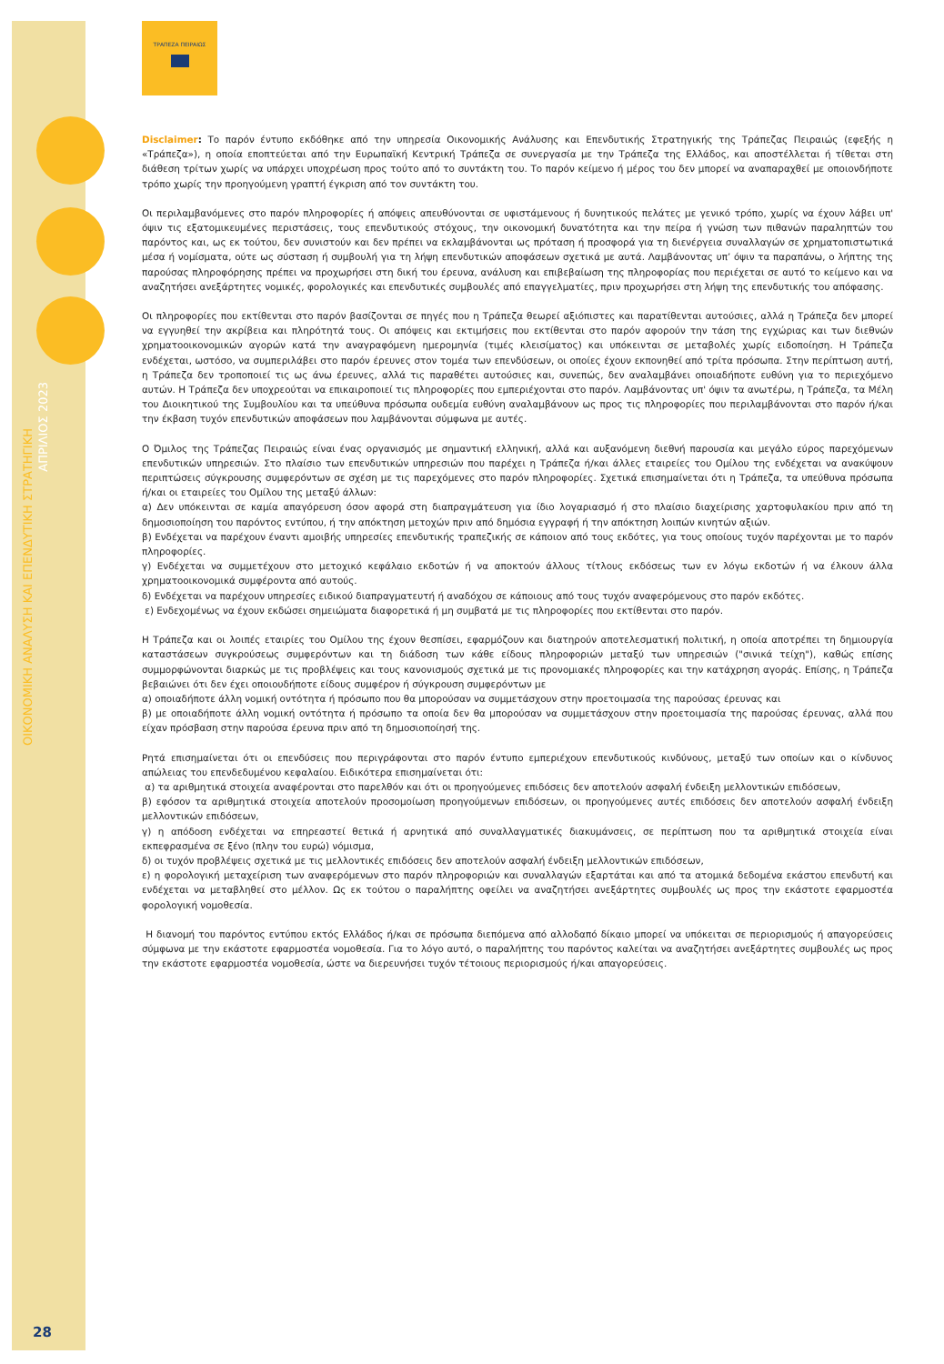ΟΙΚΟΝΟΜΙΚΗ ΑΝΑΛΥΣΗ ΚΑΙ ΕΠΕΝΔΥΤΙΚΗ ΣΤΡΑΤΗΓΙΚΗ
ΑΠΡΙΛΙΟΣ 2023
ΤΡΑΠΕΖΑ ΠΕΙΡΑΙΩΣ
Disclaimer: Το παρόν έντυπο εκδόθηκε από την υπηρεσία Οικονομικής Ανάλυσης και Επενδυτικής Στρατηγικής της Τράπεζας Πειραιώς (εφεξής η «Τράπεζα»), η οποία εποπτεύεται από την Ευρωπαϊκή Κεντρική Τράπεζα σε συνεργασία με την Τράπεζα της Ελλάδος, και αποστέλλεται ή τίθεται στη διάθεση τρίτων χωρίς να υπάρχει υποχρέωση προς τούτο από το συντάκτη του. Το παρόν κείμενο ή μέρος του δεν μπορεί να αναπαραχθεί με οποιονδήποτε τρόπο χωρίς την προηγούμενη γραπτή έγκριση από τον συντάκτη του.
Οι περιλαμβανόμενες στο παρόν πληροφορίες ή απόψεις απευθύνονται σε υφιστάμενους ή δυνητικούς πελάτες με γενικό τρόπο, χωρίς να έχουν λάβει υπ' όψιν τις εξατομικευμένες περιστάσεις, τους επενδυτικούς στόχους, την οικονομική δυνατότητα και την πείρα ή γνώση των πιθανών παραληπτών του παρόντος και, ως εκ τούτου, δεν συνιστούν και δεν πρέπει να εκλαμβάνονται ως πρόταση ή προσφορά για τη διενέργεια συναλλαγών σε χρηματοπιστωτικά μέσα ή νομίσματα, ούτε ως σύσταση ή συμβουλή για τη λήψη επενδυτικών αποφάσεων σχετικά με αυτά. Λαμβάνοντας υπ’ όψιν τα παραπάνω, ο λήπτης της παρούσας πληροφόρησης πρέπει να προχωρήσει στη δική του έρευνα, ανάλυση και επιβεβαίωση της πληροφορίας που περιέχεται σε αυτό το κείμενο και να αναζητήσει ανεξάρτητες νομικές, φορολογικές και επενδυτικές συμβουλές από επαγγελματίες, πριν προχωρήσει στη λήψη της επενδυτικής του απόφασης.
Οι πληροφορίες που εκτίθενται στο παρόν βασίζονται σε πηγές που η Τράπεζα θεωρεί αξιόπιστες και παρατίθενται αυτούσιες, αλλά η Τράπεζα δεν μπορεί να εγγυηθεί την ακρίβεια και πληρότητά τους. Οι απόψεις και εκτιμήσεις που εκτίθενται στο παρόν αφορούν την τάση της εγχώριας και των διεθνών χρηματοοικονομικών αγορών κατά την αναγραφόμενη ημερομηνία (τιμές κλεισίματος) και υπόκεινται σε μεταβολές χωρίς ειδοποίηση. Η Τράπεζα ενδέχεται, ωστόσο, να συμπεριλάβει στο παρόν έρευνες στον τομέα των επενδύσεων, οι οποίες έχουν εκπονηθεί από τρίτα πρόσωπα. Στην περίπτωση αυτή, η Τράπεζα δεν τροποποιεί τις ως άνω έρευνες, αλλά τις παραθέτει αυτούσιες και, συνεπώς, δεν αναλαμβάνει οποιαδήποτε ευθύνη για το περιεχόμενο αυτών. Η Τράπεζα δεν υποχρεούται να επικαιροποιεί τις πληροφορίες που εμπεριέχονται στο παρόν. Λαμβάνοντας υπ' όψιν τα ανωτέρω, η Τράπεζα, τα Μέλη του Διοικητικού της Συμβουλίου και τα υπεύθυνα πρόσωπα ουδεμία ευθύνη αναλαμβάνουν ως προς τις πληροφορίες που περιλαμβάνονται στο παρόν ή/και την έκβαση τυχόν επενδυτικών αποφάσεων που λαμβάνονται σύμφωνα με αυτές.
Ο Όμιλος της Τράπεζας Πειραιώς είναι ένας οργανισμός με σημαντική ελληνική, αλλά και αυξανόμενη διεθνή παρουσία και μεγάλο εύρος παρεχόμενων επενδυτικών υπηρεσιών. Στο πλαίσιο των επενδυτικών υπηρεσιών που παρέχει η Τράπεζα ή/και άλλες εταιρείες του Ομίλου της ενδέχεται να ανακύψουν περιπτώσεις σύγκρουσης συμφερόντων σε σχέση με τις παρεχόμενες στο παρόν πληροφορίες. Σχετικά επισημαίνεται ότι η Τράπεζα, τα υπεύθυνα πρόσωπα ή/και οι εταιρείες του Ομίλου της μεταξύ άλλων:
α) Δεν υπόκεινται σε καμία απαγόρευση όσον αφορά στη διαπραγμάτευση για ίδιο λογαριασμό ή στο πλαίσιο διαχείρισης χαρτοφυλακίου πριν από τη δημοσιοποίηση του παρόντος εντύπου, ή την απόκτηση μετοχών πριν από δημόσια εγγραφή ή την απόκτηση λοιπών κινητών αξιών.
β) Ενδέχεται να παρέχουν έναντι αμοιβής υπηρεσίες επενδυτικής τραπεζικής σε κάποιον από τους εκδότες, για τους οποίους τυχόν παρέχονται με το παρόν πληροφορίες.
γ) Ενδέχεται να συμμετέχουν στο μετοχικό κεφάλαιο εκδοτών ή να αποκτούν άλλους τίτλους εκδόσεως των εν λόγω εκδοτών ή να έλκουν άλλα χρηματοοικονομικά συμφέροντα από αυτούς.
δ) Ενδέχεται να παρέχουν υπηρεσίες ειδικού διαπραγματευτή ή αναδόχου σε κάποιους από τους τυχόν αναφερόμενους στο παρόν εκδότες.
ε) Ενδεχομένως να έχουν εκδώσει σημειώματα διαφορετικά ή μη συμβατά με τις πληροφορίες που εκτίθενται στο παρόν.
Η Τράπεζα και οι λοιπές εταιρίες του Ομίλου της έχουν θεσπίσει, εφαρμόζουν και διατηρούν αποτελεσματική πολιτική, η οποία αποτρέπει τη δημιουργία καταστάσεων συγκρούσεως συμφερόντων και τη διάδοση των κάθε είδους πληροφοριών μεταξύ των υπηρεσιών ("σινικά τείχη"), καθώς επίσης συμμορφώνονται διαρκώς με τις προβλέψεις και τους κανονισμούς σχετικά με τις προνομιακές πληροφορίες και την κατάχρηση αγοράς. Επίσης, η Τράπεζα βεβαιώνει ότι δεν έχει οποιουδήποτε είδους συμφέρον ή σύγκρουση συμφερόντων με
α) οποιαδήποτε άλλη νομική οντότητα ή πρόσωπο που θα μπορούσαν να συμμετάσχουν στην προετοιμασία της παρούσας έρευνας και
β) με οποιαδήποτε άλλη νομική οντότητα ή πρόσωπο τα οποία δεν θα μπορούσαν να συμμετάσχουν στην προετοιμασία της παρούσας έρευνας, αλλά που είχαν πρόσβαση στην παρούσα έρευνα πριν από τη δημοσιοποίησή της.
Ρητά επισημαίνεται ότι οι επενδύσεις που περιγράφονται στο παρόν έντυπο εμπεριέχουν επενδυτικούς κινδύνους, μεταξύ των οποίων και ο κίνδυνος απώλειας του επενδεδυμένου κεφαλαίου. Ειδικότερα επισημαίνεται ότι:
α) τα αριθμητικά στοιχεία αναφέρονται στο παρελθόν και ότι οι προηγούμενες επιδόσεις δεν αποτελούν ασφαλή ένδειξη μελλοντικών επιδόσεων,
β) εφόσον τα αριθμητικά στοιχεία αποτελούν προσομοίωση προηγούμενων επιδόσεων, οι προηγούμενες αυτές επιδόσεις δεν αποτελούν ασφαλή ένδειξη μελλοντικών επιδόσεων,
γ) η απόδοση ενδέχεται να επηρεαστεί θετικά ή αρνητικά από συναλλαγματικές διακυμάνσεις, σε περίπτωση που τα αριθμητικά στοιχεία είναι εκπεφρασμένα σε ξένο (πλην του ευρώ) νόμισμα,
δ) οι τυχόν προβλέψεις σχετικά με τις μελλοντικές επιδόσεις δεν αποτελούν ασφαλή ένδειξη μελλοντικών επιδόσεων,
ε) η φορολογική μεταχείριση των αναφερόμενων στο παρόν πληροφοριών και συναλλαγών εξαρτάται και από τα ατομικά δεδομένα εκάστου επενδυτή και ενδέχεται να μεταβληθεί στο μέλλον. Ως εκ τούτου ο παραλήπτης οφείλει να αναζητήσει ανεξάρτητες συμβουλές ως προς την εκάστοτε εφαρμοστέα φορολογική νομοθεσία.
Η διανομή του παρόντος εντύπου εκτός Ελλάδος ή/και σε πρόσωπα διεπόμενα από αλλοδαπό δίκαιο μπορεί να υπόκειται σε περιορισμούς ή απαγορεύσεις σύμφωνα με την εκάστοτε εφαρμοστέα νομοθεσία. Για το λόγο αυτό, ο παραλήπτης του παρόντος καλείται να αναζητήσει ανεξάρτητες συμβουλές ως προς την εκάστοτε εφαρμοστέα νομοθεσία, ώστε να διερευνήσει τυχόν τέτοιους περιορισμούς ή/και απαγορεύσεις.
28